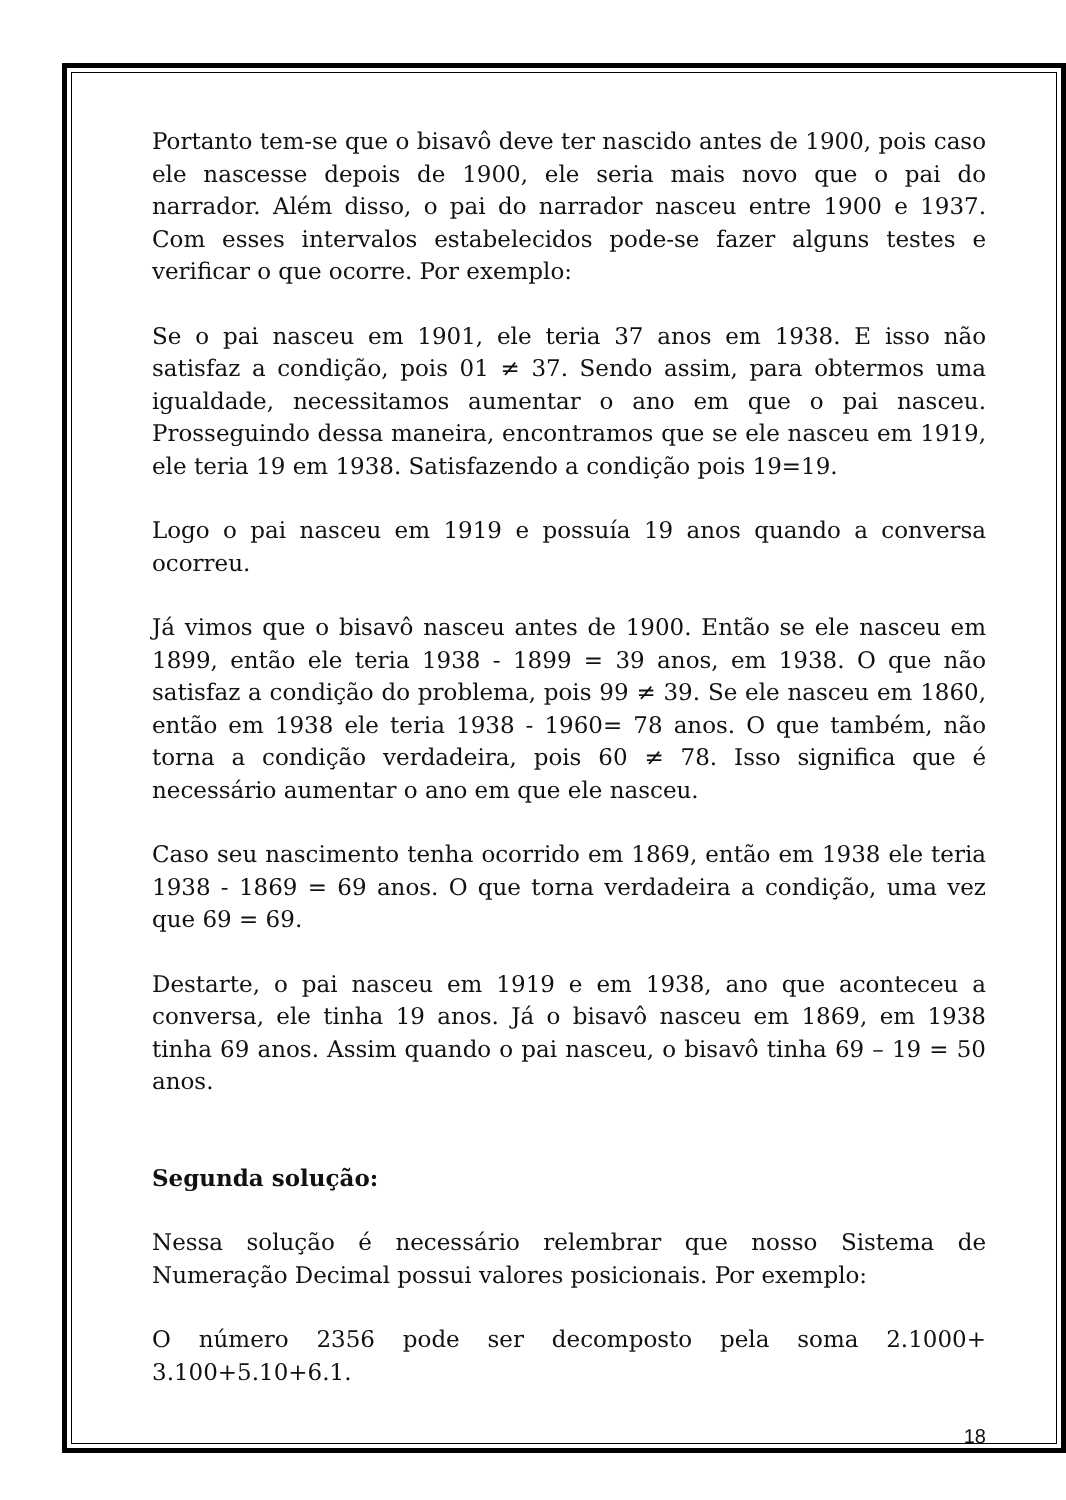Portanto tem-se que o bisavô deve ter nascido antes de 1900, pois caso ele nascesse depois de 1900, ele seria mais novo que o pai do narrador. Além disso, o pai do narrador nasceu entre 1900 e 1937. Com esses intervalos estabelecidos pode-se fazer alguns testes e verificar o que ocorre. Por exemplo:
Se o pai nasceu em 1901, ele teria 37 anos em 1938. E isso não satisfaz a condição, pois 01 ≠ 37. Sendo assim, para obtermos uma igualdade, necessitamos aumentar o ano em que o pai nasceu. Prosseguindo dessa maneira, encontramos que se ele nasceu em 1919, ele teria 19 em 1938. Satisfazendo a condição pois 19=19.
Logo o pai nasceu em 1919 e possuía 19 anos quando a conversa ocorreu.
Já vimos que o bisavô nasceu antes de 1900. Então se ele nasceu em 1899, então ele teria 1938 - 1899 = 39 anos, em 1938. O que não satisfaz a condição do problema, pois 99 ≠ 39. Se ele nasceu em 1860, então em 1938 ele teria 1938 - 1960= 78 anos. O que também, não torna a condição verdadeira, pois 60 ≠ 78. Isso significa que é necessário aumentar o ano em que ele nasceu.
Caso seu nascimento tenha ocorrido em 1869, então em 1938 ele teria 1938 - 1869 = 69 anos. O que torna verdadeira a condição, uma vez que 69 = 69.
Destarte, o pai nasceu em 1919 e em 1938, ano que aconteceu a conversa, ele tinha 19 anos. Já o bisavô nasceu em 1869, em 1938 tinha 69 anos. Assim quando o pai nasceu, o bisavô tinha 69 – 19 = 50 anos.
Segunda solução:
Nessa solução é necessário relembrar que nosso Sistema de Numeração Decimal possui valores posicionais. Por exemplo:
O número 2356 pode ser decomposto pela soma 2.1000+ 3.100+5.10+6.1.
18